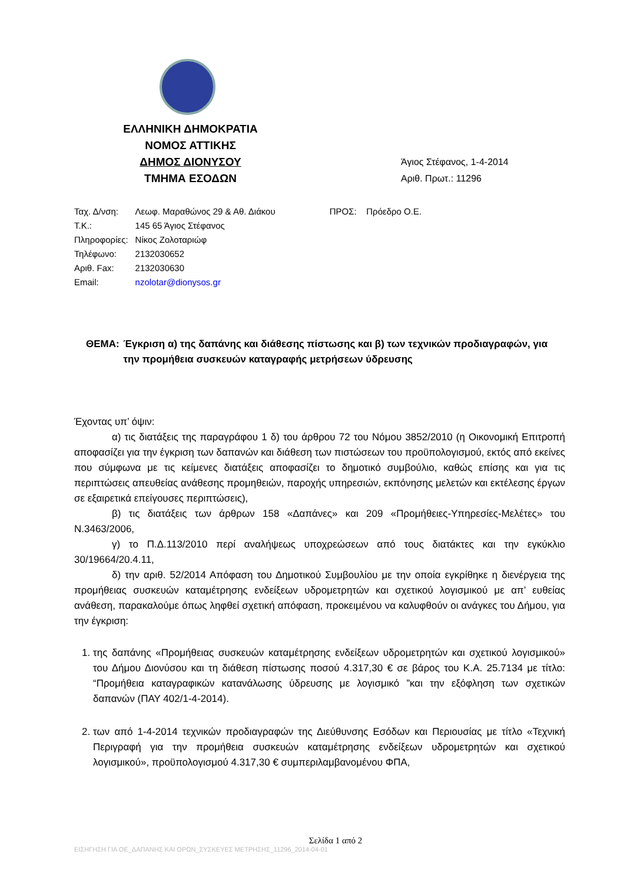ΕΛΛΗΝΙΚΗ ΔΗΜΟΚΡΑΤΙΑ
ΝΟΜΟΣ ΑΤΤΙΚΗΣ
ΔΗΜΟΣ ΔΙΟΝΥΣΟΥ
ΤΜΗΜΑ ΕΣΟΔΩΝ
Άγιος Στέφανος, 1-4-2014
Αριθ. Πρωτ.: 11296
| Ταχ. Δ/νση: | Λεωφ. Μαραθώνος 29 & Αθ. Διάκου |
| Τ.Κ.: | 145 65 Άγιος Στέφανος |
| Πληροφορίες: | Νίκος Ζολοταριώφ |
| Τηλέφωνο: | 2132030652 |
| Αριθ. Fax: | 2132030630 |
| Email: | nzolotar@dionysos.gr |
ΠΡΟΣ: Πρόεδρο Ο.Ε.
ΘΕΜΑ: Έγκριση α) της δαπάνης και διάθεσης πίστωσης και β) των τεχνικών προδιαγραφών, για την προμήθεια συσκευών καταγραφής μετρήσεων ύδρευσης
Έχοντας υπ’ όψιν:
α) τις διατάξεις της παραγράφου 1 δ) του άρθρου 72 του Νόμου 3852/2010 (η Οικονομική Επιτροπή αποφασίζει για την έγκριση των δαπανών και διάθεση των πιστώσεων του προϋπολογισμού, εκτός από εκείνες που σύμφωνα με τις κείμενες διατάξεις αποφασίζει το δημοτικό συμβούλιο, καθώς επίσης και για τις περιπτώσεις απευθείας ανάθεσης προμηθειών, παροχής υπηρεσιών, εκπόνησης μελετών και εκτέλεσης έργων σε εξαιρετικά επείγουσες περιπτώσεις),
β) τις διατάξεις των άρθρων 158 «Δαπάνες» και 209 «Προμήθειες-Υπηρεσίες-Μελέτες» του Ν.3463/2006,
γ) το Π.Δ.113/2010 περί αναλήψεως υποχρεώσεων από τους διατάκτες και την εγκύκλιο 30/19664/20.4.11,
δ) την αριθ. 52/2014 Απόφαση του Δημοτικού Συμβουλίου με την οποία εγκρίθηκε η διενέργεια της προμήθειας συσκευών καταμέτρησης ενδείξεων υδρομετρητών και σχετικού λογισμικού με απ’ ευθείας ανάθεση, παρακαλούμε όπως ληφθεί σχετική απόφαση, προκειμένου να καλυφθούν οι ανάγκες του Δήμου, για την έγκριση:
1. της δαπάνης «Προμήθειας συσκευών καταμέτρησης ενδείξεων υδρομετρητών και σχετικού λογισμικού» του Δήμου Διονύσου και τη διάθεση πίστωσης ποσού 4.317,30 € σε βάρος του Κ.Α. 25.7134 με τίτλο: “Προμήθεια καταγραφικών κατανάλωσης ύδρευσης με λογισμικό ”και την εξόφληση των σχετικών δαπανών (ΠΑΥ 402/1-4-2014).
2. των από 1-4-2014 τεχνικών προδιαγραφών της Διεύθυνσης Εσόδων και Περιουσίας με τίτλο «Τεχνική Περιγραφή για την προμήθεια συσκευών καταμέτρησης ενδείξεων υδρομετρητών και σχετικού λογισμικού», προϋπολογισμού 4.317,30 € συμπεριλαμβανομένου ΦΠΑ,
Σελίδα 1 από 2
ΕΙΣΗΓΗΣΗ ΓΙΑ ΟΕ_ΔΑΠΑΝΗΣ ΚΑΙ ΟΡΩΝ_ΣΥΣΚΕΥΕΣ ΜΕΤΡΗΣΗΣ_11296_2014-04-01